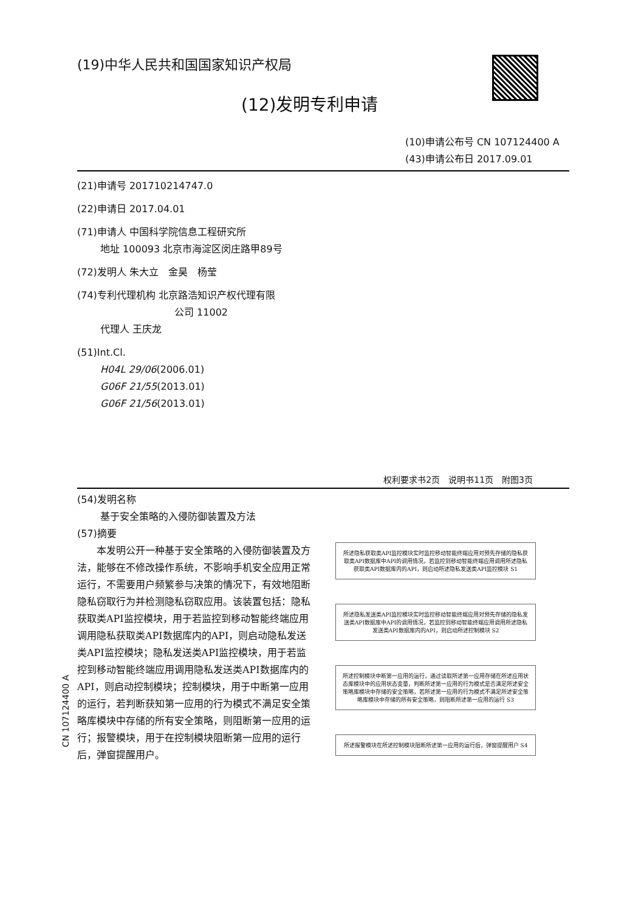(19)中华人民共和国国家知识产权局
(12)发明专利申请
(10)申请公布号 CN 107124400 A
(43)申请公布日 2017.09.01
(21)申请号 201710214747.0
(22)申请日 2017.04.01
(71)申请人 中国科学院信息工程研究所
地址 100093 北京市海淀区闵庄路甲89号
(72)发明人 朱大立　金昊　杨莹
(74)专利代理机构 北京路浩知识产权代理有限
公司 11002
代理人 王庆龙
(51)Int.Cl.
H04L 29/06(2006.01)
G06F 21/55(2013.01)
G06F 21/56(2013.01)
权利要求书2页　说明书11页　附图3页
(54)发明名称
基于安全策略的入侵防御装置及方法
(57)摘要
本发明公开一种基于安全策略的入侵防御装置及方法，能够在不修改操作系统，不影响手机安全应用正常运行，不需要用户频繁参与决策的情况下，有效地阻断隐私窃取行为并检测隐私窃取应用。该装置包括：隐私获取类API监控模块，用于若监控到移动智能终端应用调用隐私获取类API数据库内的API，则启动隐私发送类API监控模块；隐私发送类API监控模块，用于若监控到移动智能终端应用调用隐私发送类API数据库内的API，则启动控制模块；控制模块，用于中断第一应用的运行，若判断获知第一应用的行为模式不满足安全策略库模块中存储的所有安全策略，则阻断第一应用的运行；报警模块，用于在控制模块阻断第一应用的运行后，弹窗提醒用户。
所述隐私获取类API监控模块实时监控移动智能终端应用对预先存储的隐私获取类API数据库中API的调用情况，若监控到移动智能终端应用调用所述隐私获取类API数据库内的API，则启动所述隐私发送类API监控模块 S1
所述隐私发送类API监控模块实时监控移动智能终端应用对预先存储的隐私发送类API数据库中API的调用情况，若监控到移动智能终端应用调用所述隐私发送类API数据库内的API，则启动所述控制模块 S2
所述控制模块中断第一应用的运行，通过读取所述第一应用存储在所述应用状态库模块中的应用状态变量，判断所述第一应用的行为模式是否满足所述安全策略库模块中存储的安全策略，若所述第一应用的行为模式不满足所述安全策略库模块中存储的所有安全策略，则阻断所述第一应用的运行 S3
所述报警模块在所述控制模块阻断所述第一应用的运行后，弹窗提醒用户 S4
CN 107124400 A